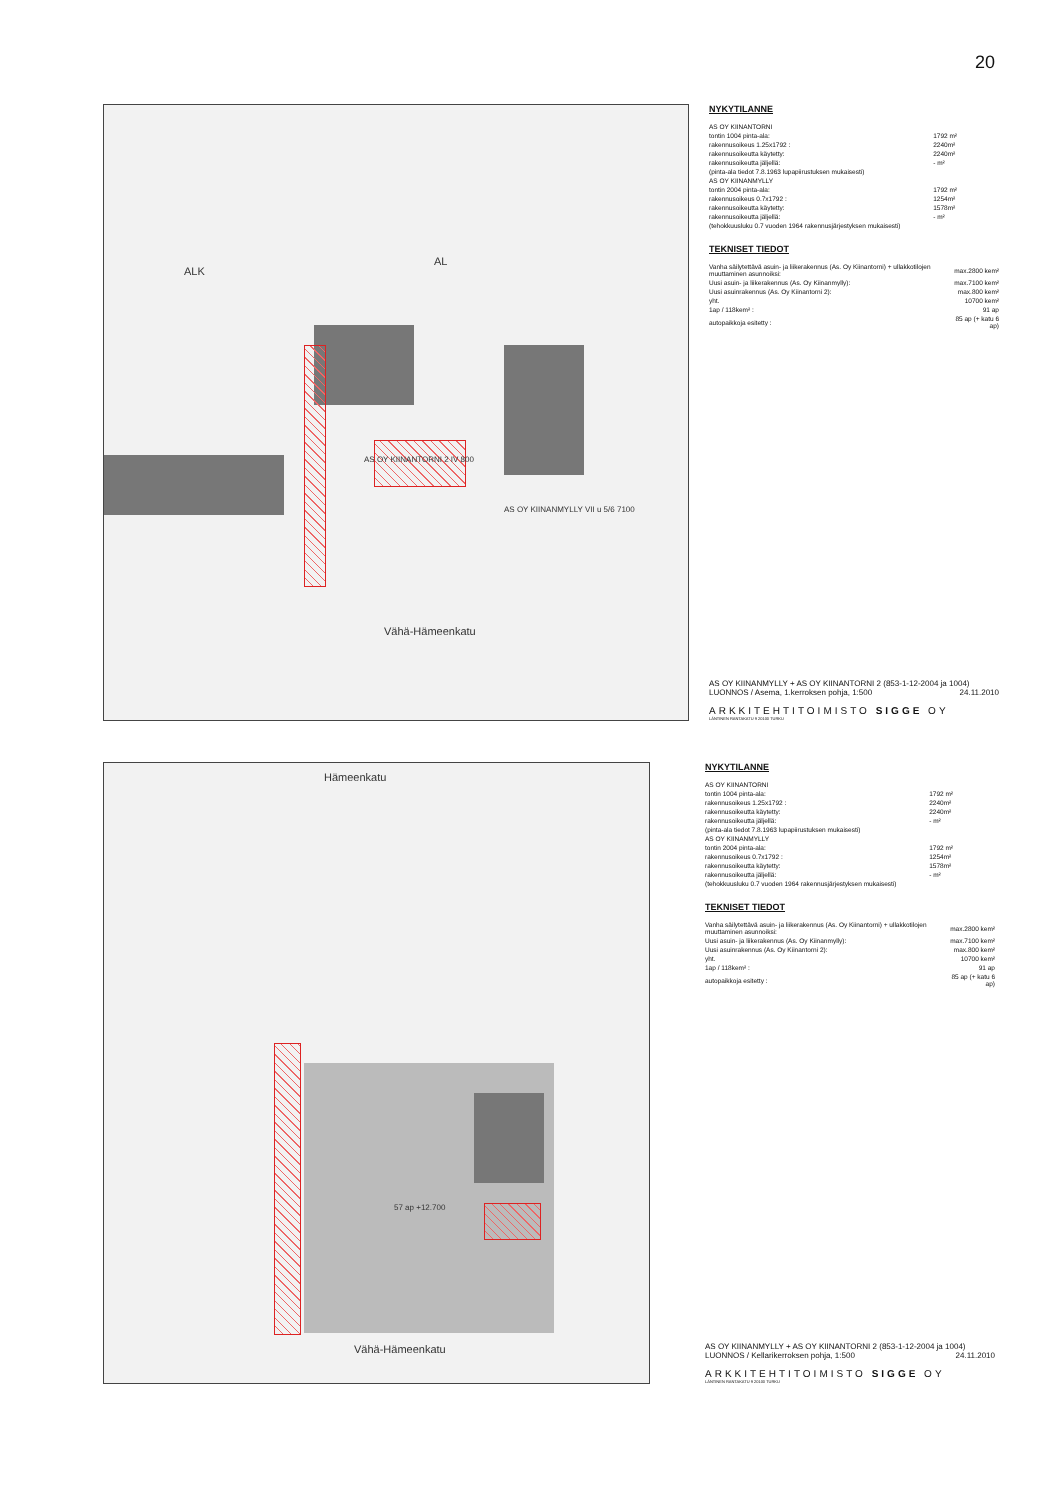20
ALK
AL
AS OY KIINANTORNI 2 IV 800
AS OY KIINANMYLLY VII u 5/6 7100
Vähä-Hämeenkatu
NYKYTILANNE
| AS OY KIINANTORNI | |
| tontin 1004 pinta-ala: | 1792 m² |
| rakennusoikeus 1.25x1792 : | 2240m² |
| rakennusoikeutta käytetty: | 2240m² |
| rakennusoikeutta jäljellä: | - m² |
| (pinta-ala tiedot 7.8.1963 lupapiirustuksen mukaisesti) | |
| AS OY KIINANMYLLY | |
| tontin 2004 pinta-ala: | 1792 m² |
| rakennusoikeus 0.7x1792 : | 1254m² |
| rakennusoikeutta käytetty: | 1578m² |
| rakennusoikeutta jäljellä: | - m² |
| (tehokkuusluku 0.7 vuoden 1964 rakennusjärjestyksen mukaisesti) | |
TEKNISET TIEDOT
| Vanha säilytettävä asuin- ja liikerakennus (As. Oy Kiinantorni) + ullakkotilojen muuttaminen asunnoiksi: | max.2800 kem² |
| Uusi asuin- ja liikerakennus (As. Oy Kiinanmylly): | max.7100 kem² |
| Uusi asuinrakennus (As. Oy Kiinantorni 2): | max.800 kem² |
| yht. | 10700 kem² |
| 1ap / 118kem² : | 91 ap |
| autopaikkoja esitetty : | 85 ap (+ katu 6 ap) |
AS OY KIINANMYLLY + AS OY KIINANTORNI 2 (853-1-12-2004 ja 1004)
LUONNOS / Asema, 1.kerroksen pohja, 1:500 24.11.2010
ARKKITEHTITOIMISTO SIGGE OY
LÄNTINEN RANTAKATU 9 20100 TURKU
Hämeenkatu
Vähä-Hämeenkatu
57 ap +12.700
NYKYTILANNE
| AS OY KIINANTORNI | |
| tontin 1004 pinta-ala: | 1792 m² |
| rakennusoikeus 1.25x1792 : | 2240m² |
| rakennusoikeutta käytetty: | 2240m² |
| rakennusoikeutta jäljellä: | - m² |
| (pinta-ala tiedot 7.8.1963 lupapiirustuksen mukaisesti) | |
| AS OY KIINANMYLLY | |
| tontin 2004 pinta-ala: | 1792 m² |
| rakennusoikeus 0.7x1792 : | 1254m² |
| rakennusoikeutta käytetty: | 1578m² |
| rakennusoikeutta jäljellä: | - m² |
| (tehokkuusluku 0.7 vuoden 1964 rakennusjärjestyksen mukaisesti) | |
TEKNISET TIEDOT
| Vanha säilytettävä asuin- ja liikerakennus (As. Oy Kiinantorni) + ullakkotilojen muuttaminen asunnoiksi: | max.2800 kem² |
| Uusi asuin- ja liikerakennus (As. Oy Kiinanmylly): | max.7100 kem² |
| Uusi asuinrakennus (As. Oy Kiinantorni 2): | max.800 kem² |
| yht. | 10700 kem² |
| 1ap / 118kem² : | 91 ap |
| autopaikkoja esitetty : | 85 ap (+ katu 6 ap) |
AS OY KIINANMYLLY + AS OY KIINANTORNI 2 (853-1-12-2004 ja 1004)
LUONNOS / Kellarikerroksen pohja, 1:500 24.11.2010
ARKKITEHTITOIMISTO SIGGE OY
LÄNTINEN RANTAKATU 9 20100 TURKU